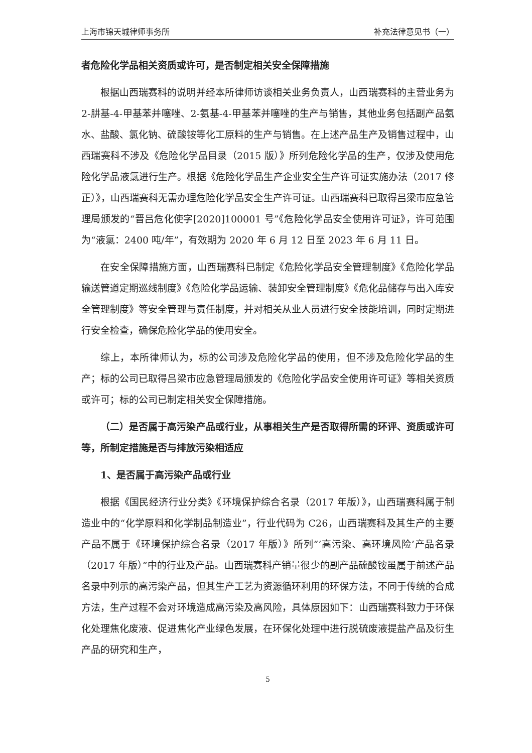上海市锦天城律师事务所 补充法律意见书（一）
者危险化学品相关资质或许可，是否制定相关安全保障措施
根据山西瑞赛科的说明并经本所律师访谈相关业务负责人，山西瑞赛科的主营业务为 2-肼基-4-甲基苯并噻唑、2-氨基-4-甲基苯并噻唑的生产与销售，其他业务包括副产品氨水、盐酸、氯化钠、硫酸铵等化工原料的生产与销售。在上述产品生产及销售过程中，山西瑞赛科不涉及《危险化学品目录（2015 版）》所列危险化学品的生产，仅涉及使用危险化学品液氯进行生产。根据《危险化学品生产企业安全生产许可证实施办法（2017 修正）》，山西瑞赛科无需办理危险化学品安全生产许可证。山西瑞赛科已取得吕梁市应急管理局颁发的“晋吕危化使字[2020]100001 号”《危险化学品安全使用许可证》，许可范围为“液氯：2400 吨/年”，有效期为 2020 年 6 月 12 日至 2023 年 6 月 11 日。
在安全保障措施方面，山西瑞赛科已制定《危险化学品安全管理制度》《危险化学品输送管道定期巡线制度》《危险化学品运输、装卸安全管理制度》《危化品储存与出入库安全管理制度》等安全管理与责任制度，并对相关从业人员进行安全技能培训，同时定期进行安全检查，确保危险化学品的使用安全。
综上，本所律师认为，标的公司涉及危险化学品的使用，但不涉及危险化学品的生产；标的公司已取得吕梁市应急管理局颁发的《危险化学品安全使用许可证》等相关资质或许可；标的公司已制定相关安全保障措施。
（二）是否属于高污染产品或行业，从事相关生产是否取得所需的环评、资质或许可等，所制定措施是否与排放污染相适应
1、是否属于高污染产品或行业
根据《国民经济行业分类》《环境保护综合名录（2017 年版）》，山西瑞赛科属于制造业中的“化学原料和化学制品制造业”，行业代码为 C26，山西瑞赛科及其生产的主要产品不属于《环境保护综合名录（2017 年版）》所列“‘高污染、高环境风险’产品名录（2017 年版）”中的行业及产品。山西瑞赛科产销量很少的副产品硫酸铵虽属于前述产品名录中列示的高污染产品，但其生产工艺为资源循环利用的环保方法，不同于传统的合成方法，生产过程不会对环境造成高污染及高风险，具体原因如下：山西瑞赛科致力于环保化处理焦化废液、促进焦化产业绿色发展，在环保化处理中进行脱硫废液提盐产品及衍生产品的研究和生产，
5